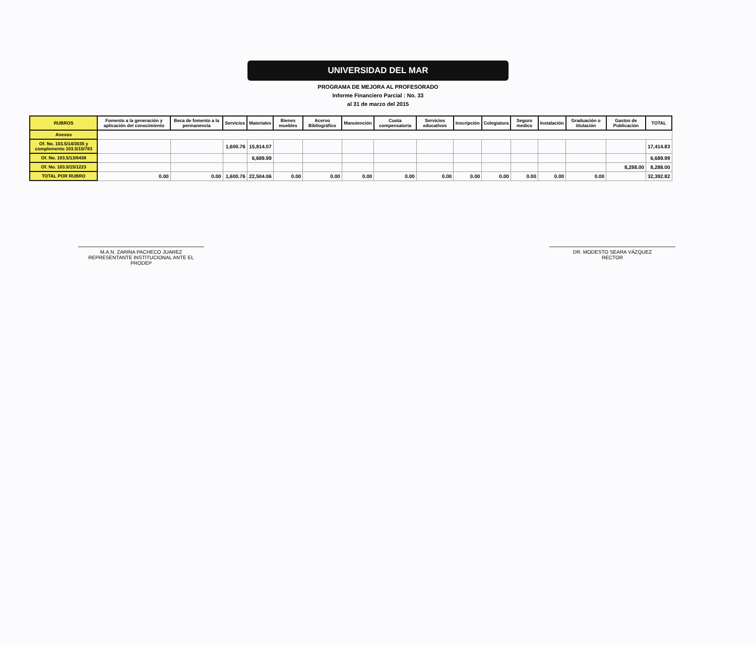UNIVERSIDAD DEL MAR
PROGRAMA DE MEJORA AL PROFESORADO
Informe Financiero Parcial : No. 33
al 31 de marzo del 2015
| RUBROS | Fomento a la generación y aplicación del conocimiento | Beca de fomento a la permanencia | Servicios | Materiales | Bienes muebles | Acervo Bibliográfico | Manutención | Cuota compensatoria | Servicios educativos | Inscripción | Colegiatura | Seguro medico | Instalación | Graduación o titulación | Gastos de Publicación | TOTAL |
| --- | --- | --- | --- | --- | --- | --- | --- | --- | --- | --- | --- | --- | --- | --- | --- | --- |
| Anexos | | | | | | | | | | | | | | | | |
| Of. No. 103.5/14/3035 y complemento 103.5/15/783 | | | 1,600.76 | 15,814.07 | | | | | | | | | | | | 17,414.83 |
| Of. No. 103.5/13/6438 | | | | 6,689.99 | | | | | | | | | | | | 6,689.99 |
| Of. No. 103.5/15/1223 | | | | | | | | | | | | | | | 8,288.00 | 8,288.00 |
| TOTAL POR RUBRO | 0.00 | 0.00 | 1,600.76 | 22,504.06 | 0.00 | 0.00 | 0.00 | 0.00 | 0.00 | 0.00 | 0.00 | 0.00 | 0.00 | 0.00 | | 32,392.82 |
M.A.N. ZARINA PACHECO JUAREZ
REPRESENTANTE INSTITUCIONAL ANTE EL PRODEP
DR. MODESTO SEARA VÁZQUEZ
RECTOR